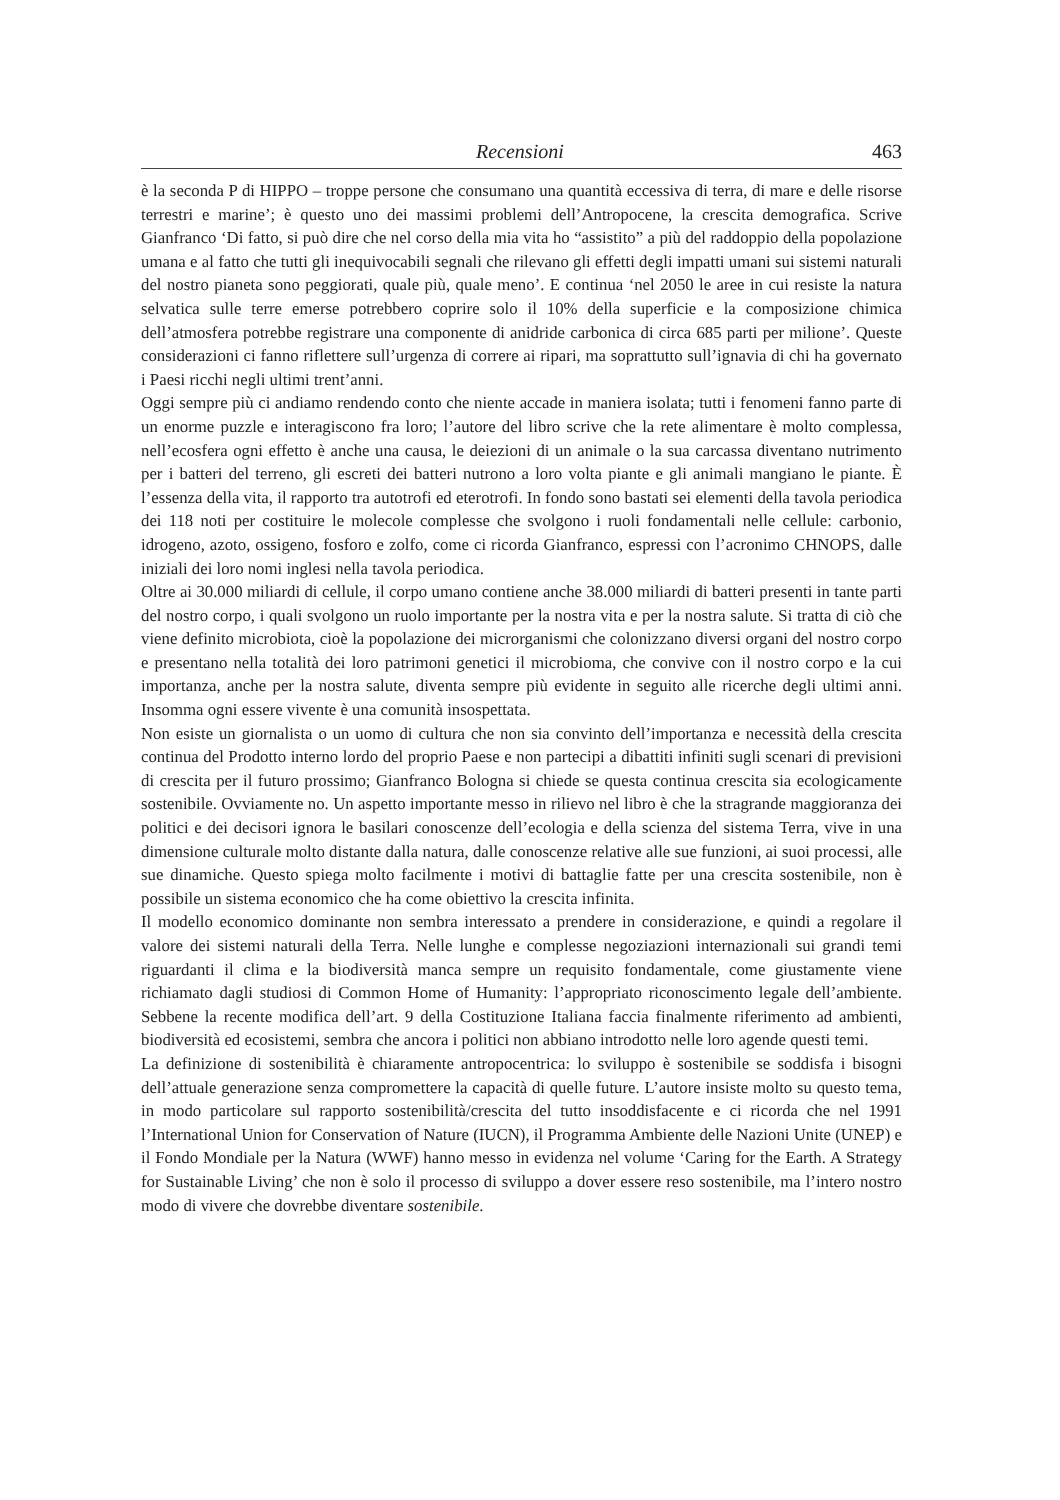Recensioni 463
è la seconda P di HIPPO – troppe persone che consumano una quantità eccessiva di terra, di mare e delle risorse terrestri e marine’; è questo uno dei massimi problemi dell’Antropocene, la crescita demografica. Scrive Gianfranco ‘Di fatto, si può dire che nel corso della mia vita ho “assistito” a più del raddoppio della popolazione umana e al fatto che tutti gli inequivocabili segnali che rilevano gli effetti degli impatti umani sui sistemi naturali del nostro pianeta sono peggiorati, quale più, quale meno’. E continua ‘nel 2050 le aree in cui resiste la natura selvatica sulle terre emerse potrebbero coprire solo il 10% della superficie e la composizione chimica dell’atmosfera potrebbe registrare una componente di anidride carbonica di circa 685 parti per milione’. Queste considerazioni ci fanno riflettere sull’urgenza di correre ai ripari, ma soprattutto sull’ignavia di chi ha governato i Paesi ricchi negli ultimi trent’anni.
Oggi sempre più ci andiamo rendendo conto che niente accade in maniera isolata; tutti i fenomeni fanno parte di un enorme puzzle e interagiscono fra loro; l’autore del libro scrive che la rete alimentare è molto complessa, nell’ecosfera ogni effetto è anche una causa, le deiezioni di un animale o la sua carcassa diventano nutrimento per i batteri del terreno, gli escreti dei batteri nutrono a loro volta piante e gli animali mangiano le piante. È l’essenza della vita, il rapporto tra autotrofi ed eterotrofi. In fondo sono bastati sei elementi della tavola periodica dei 118 noti per costituire le molecole complesse che svolgono i ruoli fondamentali nelle cellule: carbonio, idrogeno, azoto, ossigeno, fosforo e zolfo, come ci ricorda Gianfranco, espressi con l’acronimo CHNOPS, dalle iniziali dei loro nomi inglesi nella tavola periodica.
Oltre ai 30.000 miliardi di cellule, il corpo umano contiene anche 38.000 miliardi di batteri presenti in tante parti del nostro corpo, i quali svolgono un ruolo importante per la nostra vita e per la nostra salute. Si tratta di ciò che viene definito microbiota, cioè la popolazione dei microrganismi che colonizzano diversi organi del nostro corpo e presentano nella totalità dei loro patrimoni genetici il microbioma, che convive con il nostro corpo e la cui importanza, anche per la nostra salute, diventa sempre più evidente in seguito alle ricerche degli ultimi anni. Insomma ogni essere vivente è una comunità insospettata.
Non esiste un giornalista o un uomo di cultura che non sia convinto dell’importanza e necessità della crescita continua del Prodotto interno lordo del proprio Paese e non partecipi a dibattiti infiniti sugli scenari di previsioni di crescita per il futuro prossimo; Gianfranco Bologna si chiede se questa continua crescita sia ecologicamente sostenibile. Ovviamente no. Un aspetto importante messo in rilievo nel libro è che la stragrande maggioranza dei politici e dei decisori ignora le basilari conoscenze dell’ecologia e della scienza del sistema Terra, vive in una dimensione culturale molto distante dalla natura, dalle conoscenze relative alle sue funzioni, ai suoi processi, alle sue dinamiche. Questo spiega molto facilmente i motivi di battaglie fatte per una crescita sostenibile, non è possibile un sistema economico che ha come obiettivo la crescita infinita.
Il modello economico dominante non sembra interessato a prendere in considerazione, e quindi a regolare il valore dei sistemi naturali della Terra. Nelle lunghe e complesse negoziazioni internazionali sui grandi temi riguardanti il clima e la biodiversità manca sempre un requisito fondamentale, come giustamente viene richiamato dagli studiosi di Common Home of Humanity: l’appropriato riconoscimento legale dell’ambiente. Sebbene la recente modifica dell’art. 9 della Costituzione Italiana faccia finalmente riferimento ad ambienti, biodiversità ed ecosistemi, sembra che ancora i politici non abbiano introdotto nelle loro agende questi temi.
La definizione di sostenibilità è chiaramente antropocentrica: lo sviluppo è sostenibile se soddisfa i bisogni dell’attuale generazione senza compromettere la capacità di quelle future. L’autore insiste molto su questo tema, in modo particolare sul rapporto sostenibilità/crescita del tutto insoddisfacente e ci ricorda che nel 1991 l’International Union for Conservation of Nature (IUCN), il Programma Ambiente delle Nazioni Unite (UNEP) e il Fondo Mondiale per la Natura (WWF) hanno messo in evidenza nel volume ‘Caring for the Earth. A Strategy for Sustainable Living’ che non è solo il processo di sviluppo a dover essere reso sostenibile, ma l’intero nostro modo di vivere che dovrebbe diventare sostenibile.